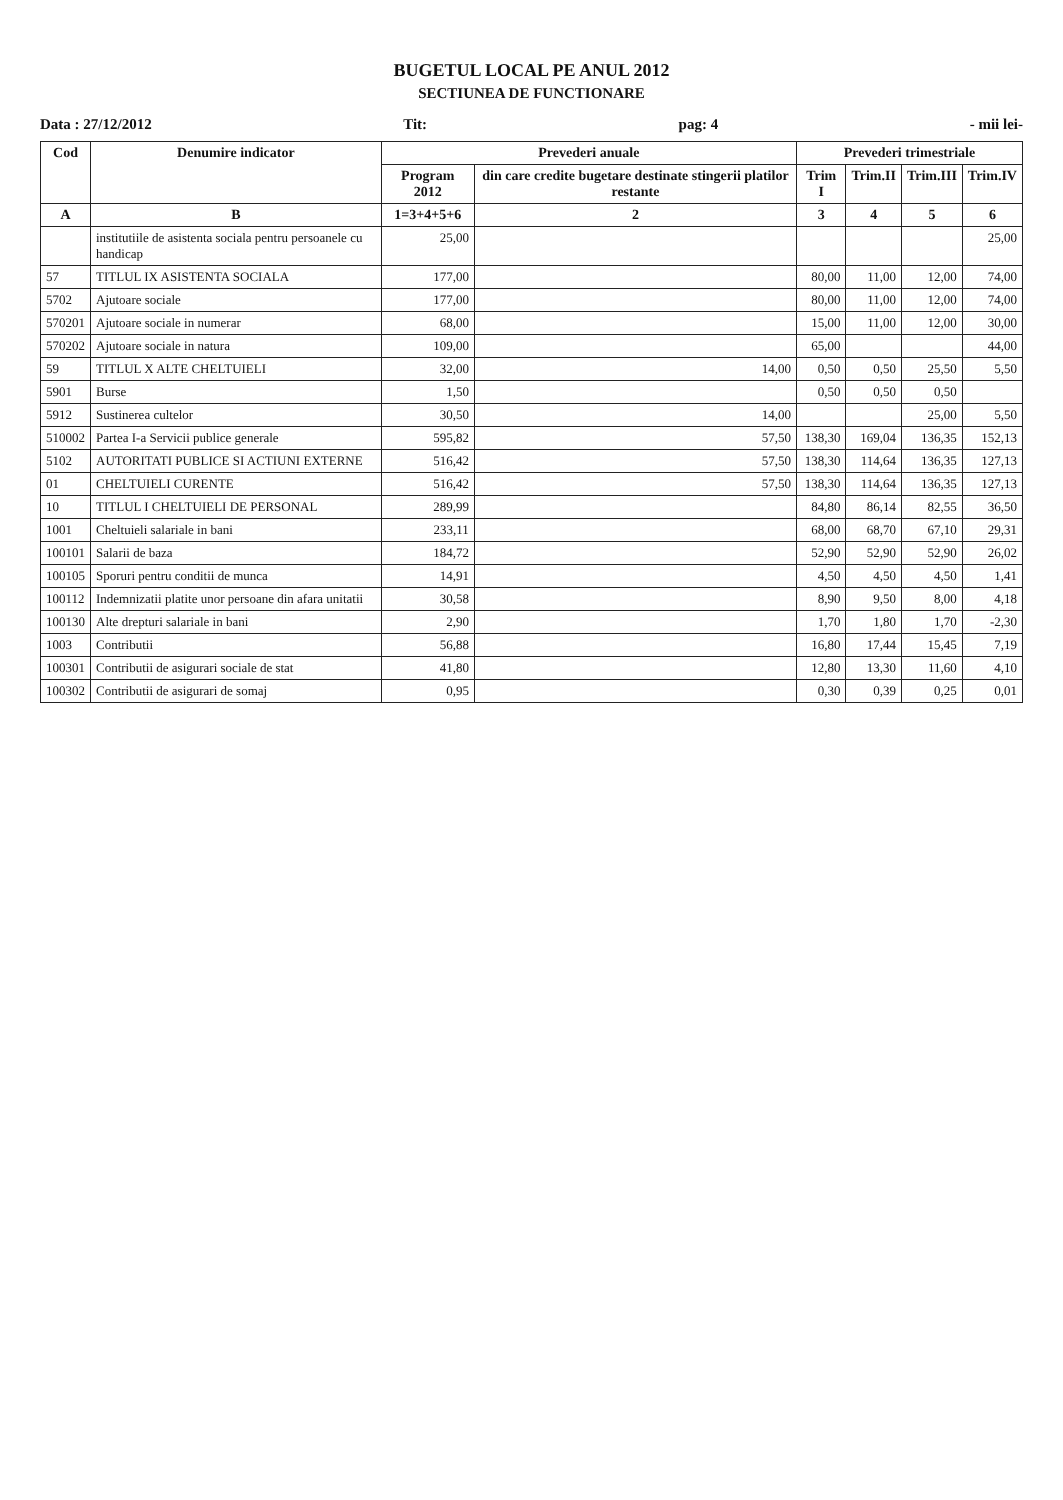BUGETUL LOCAL PE ANUL 2012
SECTIUNEA DE FUNCTIONARE
Data : 27/12/2012 Tit: pag: 4 - mii lei-
| Cod | Denumire indicator | Prevederi anuale | | Prevederi trimestriale | | | |
| --- | --- | --- | --- | --- | --- | --- | --- |
| | | Program 2012 | din care credite bugetare destinate stingerii platilor restante | Trim I | Trim.II | Trim.III | Trim.IV |
| A | B | 1=3+4+5+6 | 2 | 3 | 4 | 5 | 6 |
| | institutiile de asistenta sociala pentru persoanele cu handicap | 25,00 | | | | | 25,00 |
| 57 | TITLUL IX ASISTENTA SOCIALA | 177,00 | | 80,00 | 11,00 | 12,00 | 74,00 |
| 5702 | Ajutoare sociale | 177,00 | | 80,00 | 11,00 | 12,00 | 74,00 |
| 570201 | Ajutoare sociale in numerar | 68,00 | | 15,00 | 11,00 | 12,00 | 30,00 |
| 570202 | Ajutoare sociale in natura | 109,00 | | 65,00 | | | 44,00 |
| 59 | TITLUL X ALTE CHELTUIELI | 32,00 | 14,00 | 0,50 | 0,50 | 25,50 | 5,50 |
| 5901 | Burse | 1,50 | | 0,50 | 0,50 | 0,50 | |
| 5912 | Sustinerea cultelor | 30,50 | 14,00 | | | 25,00 | 5,50 |
| 510002 | Partea I-a Servicii publice generale | 595,82 | 57,50 | 138,30 | 169,04 | 136,35 | 152,13 |
| 5102 | AUTORITATI PUBLICE SI ACTIUNI EXTERNE | 516,42 | 57,50 | 138,30 | 114,64 | 136,35 | 127,13 |
| 01 | CHELTUIELI CURENTE | 516,42 | 57,50 | 138,30 | 114,64 | 136,35 | 127,13 |
| 10 | TITLUL I CHELTUIELI DE PERSONAL | 289,99 | | 84,80 | 86,14 | 82,55 | 36,50 |
| 1001 | Cheltuieli salariale in bani | 233,11 | | 68,00 | 68,70 | 67,10 | 29,31 |
| 100101 | Salarii de baza | 184,72 | | 52,90 | 52,90 | 52,90 | 26,02 |
| 100105 | Sporuri pentru conditii de munca | 14,91 | | 4,50 | 4,50 | 4,50 | 1,41 |
| 100112 | Indemnizatii platite unor persoane din afara unitatii | 30,58 | | 8,90 | 9,50 | 8,00 | 4,18 |
| 100130 | Alte drepturi salariale in bani | 2,90 | | 1,70 | 1,80 | 1,70 | -2,30 |
| 1003 | Contributii | 56,88 | | 16,80 | 17,44 | 15,45 | 7,19 |
| 100301 | Contributii de asigurari sociale de stat | 41,80 | | 12,80 | 13,30 | 11,60 | 4,10 |
| 100302 | Contributii de asigurari de somaj | 0,95 | | 0,30 | 0,39 | 0,25 | 0,01 |